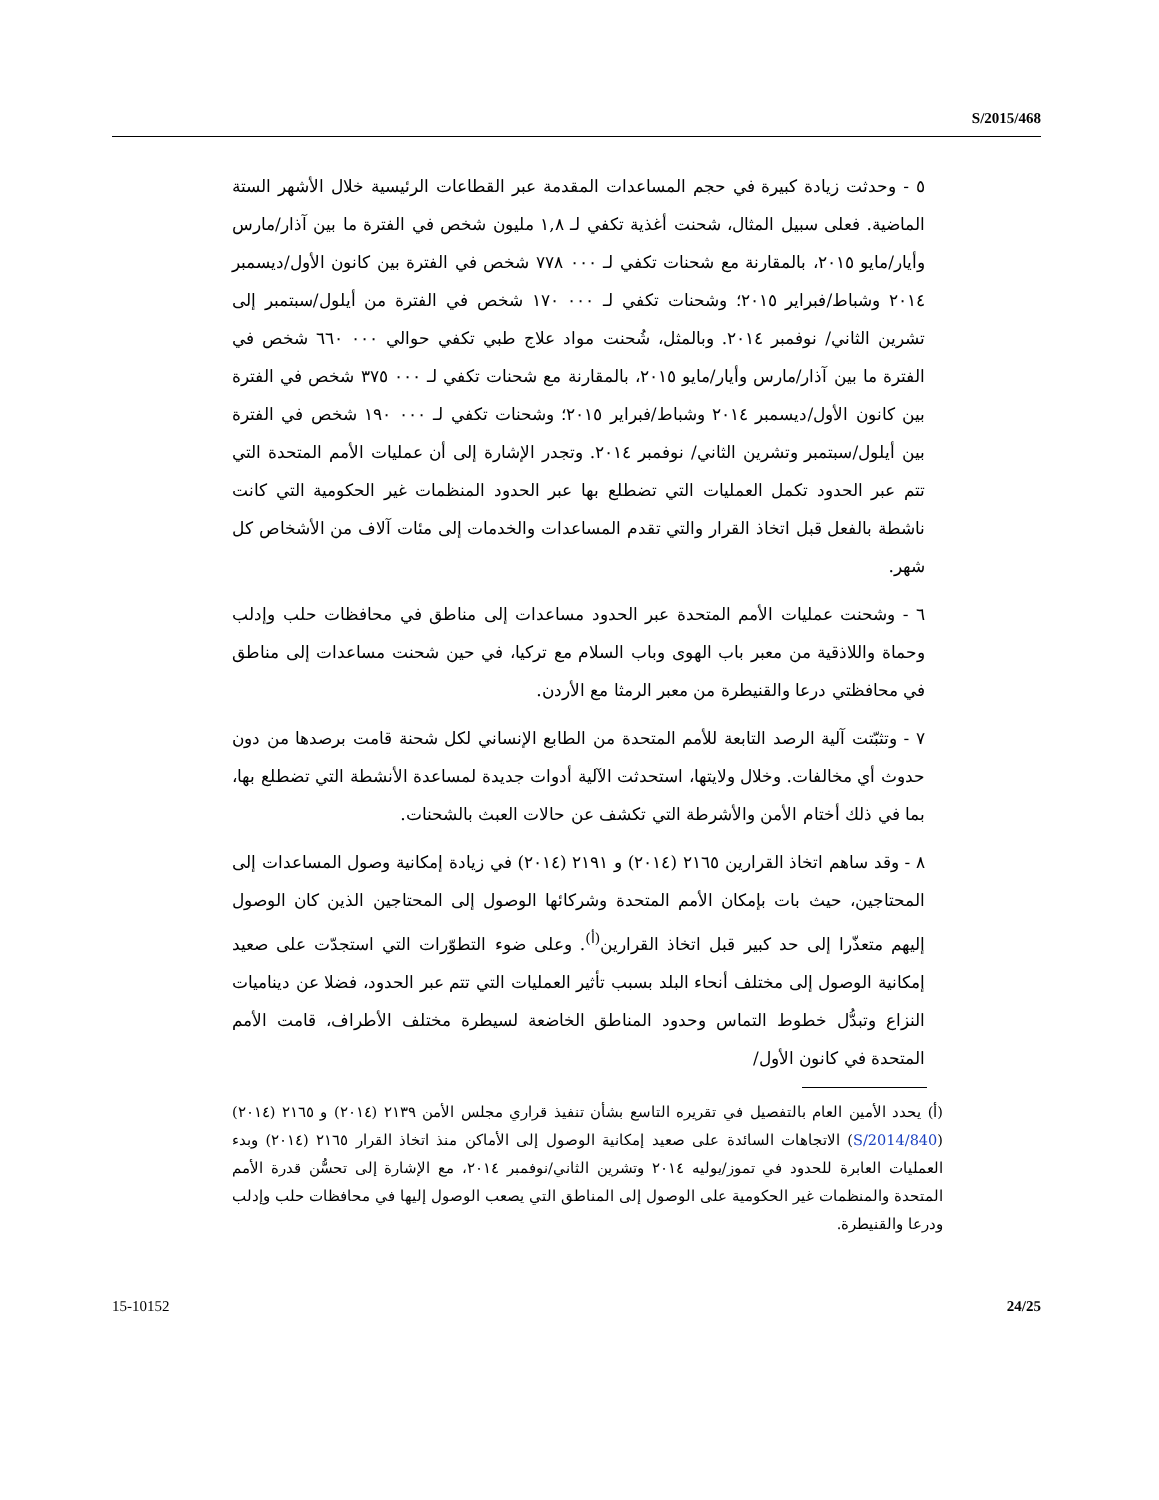S/2015/468
٥ - وحدثت زيادة كبيرة في حجم المساعدات المقدمة عبر القطاعات الرئيسية خلال الأشهر الستة الماضية. فعلى سبيل المثال، شحنت أغذية تكفي لـ ١,٨ مليون شخص في الفترة ما بين آذار/مارس وأيار/مايو ٢٠١٥، بالمقارنة مع شحنات تكفي لـ ٠٠٠ ٧٧٨ شخص في الفترة بين كانون الأول/ديسمبر ٢٠١٤ وشباط/فبراير ٢٠١٥؛ وشحنات تكفي لـ ٠٠٠ ١٧٠ شخص في الفترة من أيلول/سبتمبر إلى تشرين الثاني/ نوفمبر ٢٠١٤. وبالمثل، شُحنت مواد علاج طبي تكفي حوالي ٠٠٠ ٦٦٠ شخص في الفترة ما بين آذار/مارس وأيار/مايو ٢٠١٥، بالمقارنة مع شحنات تكفي لـ ٠٠٠ ٣٧٥ شخص في الفترة بين كانون الأول/ديسمبر ٢٠١٤ وشباط/فبراير ٢٠١٥؛ وشحنات تكفي لـ ٠٠٠ ١٩٠ شخص في الفترة بين أيلول/سبتمبر وتشرين الثاني/ نوفمبر ٢٠١٤. وتجدر الإشارة إلى أن عمليات الأمم المتحدة التي تتم عبر الحدود تكمل العمليات التي تضطلع بها عبر الحدود المنظمات غير الحكومية التي كانت ناشطة بالفعل قبل اتخاذ القرار والتي تقدم المساعدات والخدمات إلى مئات آلاف من الأشخاص كل شهر.
٦ - وشحنت عمليات الأمم المتحدة عبر الحدود مساعدات إلى مناطق في محافظات حلب وإدلب وحماة واللاذقية من معبر باب الهوى وباب السلام مع تركيا، في حين شحنت مساعدات إلى مناطق في محافظتي درعا والقنيطرة من معبر الرمثا مع الأردن.
٧ - وتثبّتت آلية الرصد التابعة للأمم المتحدة من الطابع الإنساني لكل شحنة قامت برصدها من دون حدوث أي مخالفات. وخلال ولايتها، استحدثت الآلية أدوات جديدة لمساعدة الأنشطة التي تضطلع بها، بما في ذلك أختام الأمن والأشرطة التي تكشف عن حالات العبث بالشحنات.
٨ - وقد ساهم اتخاذ القرارين ٢١٦٥ (٢٠١٤) و ٢١٩١ (٢٠١٤) في زيادة إمكانية وصول المساعدات إلى المحتاجين، حيث بات بإمكان الأمم المتحدة وشركائها الوصول إلى المحتاجين الذين كان الوصول إليهم متعذّرا إلى حد كبير قبل اتخاذ القرارين<sup>(أ)</sup>. وعلى ضوء التطوّرات التي استجدّت على صعيد إمكانية الوصول إلى مختلف أنحاء البلد بسبب تأثير العمليات التي تتم عبر الحدود، فضلا عن ديناميات النزاع وتبدُّل خطوط التماس وحدود المناطق الخاضعة لسيطرة مختلف الأطراف، قامت الأمم المتحدة في كانون الأول/
(أ) يحدد الأمين العام بالتفصيل في تقريره التاسع بشأن تنفيذ قراري مجلس الأمن ٢١٣٩ (٢٠١٤) و ٢١٦٥ (٢٠١٤) (S/2014/840) الاتجاهات السائدة على صعيد إمكانية الوصول إلى الأماكن منذ اتخاذ القرار ٢١٦٥ (٢٠١٤) وبدء العمليات العابرة للحدود في تموز/يوليه ٢٠١٤ وتشرين الثاني/نوفمبر ٢٠١٤، مع الإشارة إلى تحسُّن قدرة الأمم المتحدة والمنظمات غير الحكومية على الوصول إلى المناطق التي يصعب الوصول إليها في محافظات حلب وإدلب ودرعا والقنيطرة.
15-10152 24/25